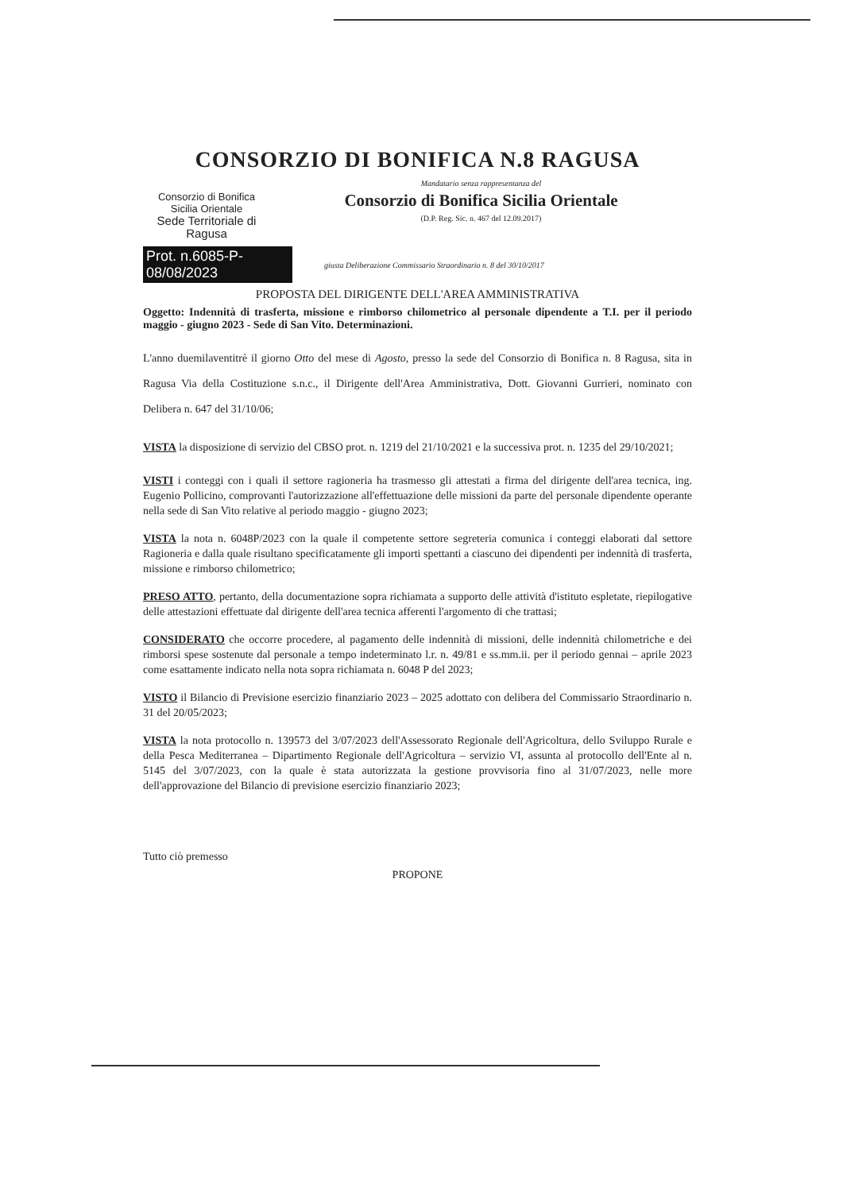CONSORZIO DI BONIFICA N.8 RAGUSA
Consorzio di Bonifica
Sicilia Orientale
Sede Territoriale di Ragusa
Mandatario senza rappresentanza del
Consorzio di Bonifica Sicilia Orientale
(D.P. Reg. Sic. n. 467 del 12.09.2017)
Prot. n.6085-P-08/08/2023
giusta Deliberazione Commissario Straordinario n. 8 del 30/10/2017
PROPOSTA DEL DIRIGENTE DELL'AREA AMMINISTRATIVA
Oggetto: Indennità di trasferta, missione e rimborso chilometrico al personale dipendente a T.I. per il periodo maggio - giugno 2023 - Sede di San Vito. Determinazioni.
L'anno duemilaventitrè il giorno Otto del mese di Agosto, presso la sede del Consorzio di Bonifica n. 8 Ragusa, sita in Ragusa Via della Costituzione s.n.c., il Dirigente dell'Area Amministrativa, Dott. Giovanni Gurrieri, nominato con Delibera n. 647 del 31/10/06;
VISTA la disposizione di servizio del CBSO prot. n. 1219 del 21/10/2021 e la successiva prot. n. 1235 del 29/10/2021;
VISTI i conteggi con i quali il settore ragioneria ha trasmesso gli attestati a firma del dirigente dell'area tecnica, ing. Eugenio Pollicino, comprovanti l'autorizzazione all'effettuazione delle missioni da parte del personale dipendente operante nella sede di San Vito relative al periodo maggio - giugno 2023;
VISTA la nota n. 6048P/2023 con la quale il competente settore segreteria comunica i conteggi elaborati dal settore Ragioneria e dalla quale risultano specificatamente gli importi spettanti a ciascuno dei dipendenti per indennità di trasferta, missione e rimborso chilometrico;
PRESO ATTO, pertanto, della documentazione sopra richiamata a supporto delle attività d'istituto espletate, riepilogative delle attestazioni effettuate dal dirigente dell'area tecnica afferenti l'argomento di che trattasi;
CONSIDERATO che occorre procedere, al pagamento delle indennità di missioni, delle indennità chilometriche e dei rimborsi spese sostenute dal personale a tempo indeterminato l.r. n. 49/81 e ss.mm.ii. per il periodo gennai – aprile 2023 come esattamente indicato nella nota sopra richiamata n. 6048 P del 2023;
VISTO il Bilancio di Previsione esercizio finanziario 2023 – 2025 adottato con delibera del Commissario Straordinario n. 31 del 20/05/2023;
VISTA la nota protocollo n. 139573 del 3/07/2023 dell'Assessorato Regionale dell'Agricoltura, dello Sviluppo Rurale e della Pesca Mediterranea – Dipartimento Regionale dell'Agricoltura – servizio VI, assunta al protocollo dell'Ente al n. 5145 del 3/07/2023, con la quale è stata autorizzata la gestione provvisoria fino al 31/07/2023, nelle more dell'approvazione del Bilancio di previsione esercizio finanziario 2023;
Tutto ciò premesso
PROPONE